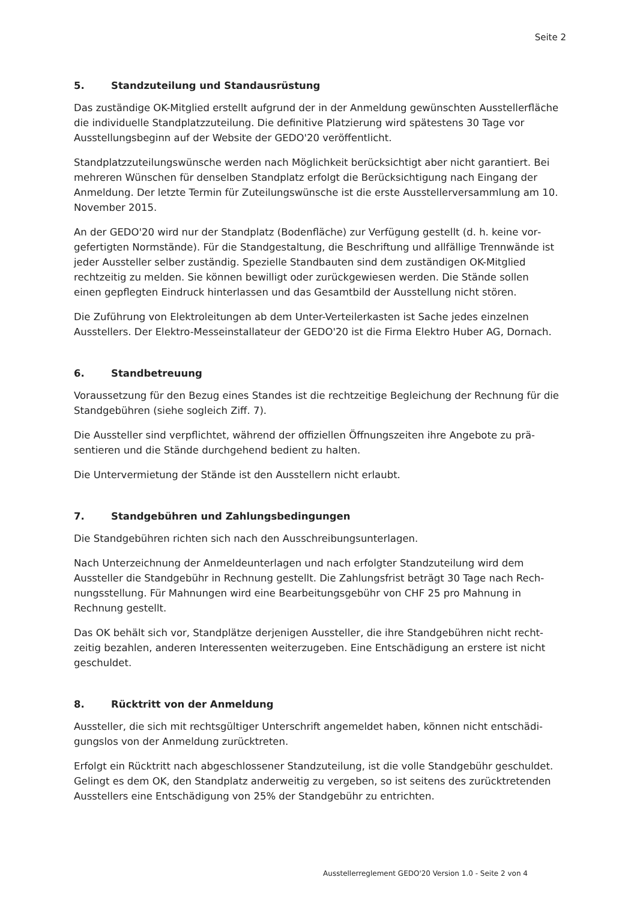Seite 2
5. Standzuteilung und Standausrüstung
Das zuständige OK-Mitglied erstellt aufgrund der in der Anmeldung gewünschten Aussteller­fläche die individuelle Standplatzzuteilung. Die definitive Platzierung wird spätestens 30 Tage vor Ausstellungsbeginn auf der Website der GEDO'20 veröffentlicht.
Standplatzzuteilungswünsche werden nach Möglichkeit berücksichtigt aber nicht garantiert. Bei mehreren Wünschen für denselben Standplatz erfolgt die Berücksichtigung nach Eingang der Anmeldung. Der letzte Termin für Zuteilungswünsche ist die erste Ausstellerversammlung am 10. November 2015.
An der GEDO'20 wird nur der Standplatz (Bodenfläche) zur Verfügung gestellt (d. h. keine vor­gefertigten Normstände). Für die Standgestaltung, die Beschriftung und allfällige Trennwände ist jeder Aussteller selber zuständig. Spezielle Standbauten sind dem zuständigen OK-Mitglied rechtzeitig zu melden. Sie können bewilligt oder zurückgewiesen werden. Die Stände sollen einen gepflegten Eindruck hinterlassen und das Gesamtbild der Ausstellung nicht stören.
Die Zuführung von Elektroleitungen ab dem Unter-Verteilerkasten ist Sache jedes einzelnen Ausstellers. Der Elektro-Messeinstallateur der GEDO'20 ist die Firma Elektro Huber AG, Dornach.
6. Standbetreuung
Voraussetzung für den Bezug eines Standes ist die rechtzeitige Begleichung der Rechnung für die Standgebühren (siehe sogleich Ziff. 7).
Die Aussteller sind verpflichtet, während der offiziellen Öffnungszeiten ihre Angebote zu prä­sentieren und die Stände durchgehend bedient zu halten.
Die Untervermietung der Stände ist den Ausstellern nicht erlaubt.
7. Standgebühren und Zahlungsbedingungen
Die Standgebühren richten sich nach den Ausschreibungsunterlagen.
Nach Unterzeichnung der Anmeldeunterlagen und nach erfolgter Standzuteilung wird dem Aussteller die Standgebühr in Rechnung gestellt. Die Zahlungsfrist beträgt 30 Tage nach Rech­nungsstellung. Für Mahnungen wird eine Bearbeitungsgebühr von CHF 25 pro Mahnung in Rechnung gestellt.
Das OK behält sich vor, Standplätze derjenigen Aussteller, die ihre Standgebühren nicht recht­zeitig bezahlen, anderen Interessenten weiterzugeben. Eine Entschädigung an erstere ist nicht geschuldet.
8. Rücktritt von der Anmeldung
Aussteller, die sich mit rechtsgültiger Unterschrift angemeldet haben, können nicht entschädi­gungslos von der Anmeldung zurücktreten.
Erfolgt ein Rücktritt nach abgeschlossener Standzuteilung, ist die volle Standgebühr geschul­det. Gelingt es dem OK, den Standplatz anderweitig zu vergeben, so ist seitens des zurücktre­tenden Ausstellers eine Entschädigung von 25% der Standgebühr zu entrichten.
Ausstellerreglement GEDO'20 Version 1.0 - Seite 2 von 4